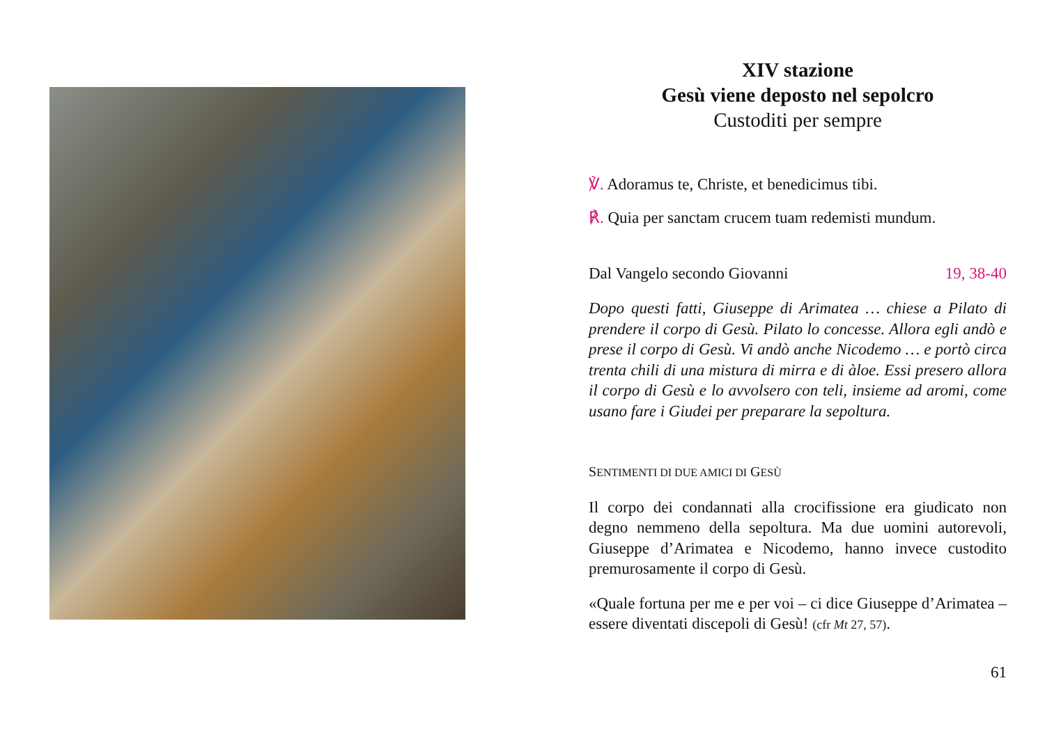XIV stazione
Gesù viene deposto nel sepolcro
Custoditi per sempre
℣. Adoramus te, Christe, et benedicimus tibi.
℟. Quia per sanctam crucem tuam redemisti mundum.
Dal Vangelo secondo Giovanni 19, 38-40
Dopo questi fatti, Giuseppe di Arimatea … chiese a Pilato di prendere il corpo di Gesù. Pilato lo concesse. Allora egli andò e prese il corpo di Gesù. Vi andò anche Nicodemo … e portò circa trenta chili di una mistura di mirra e di àloe. Essi presero allora il corpo di Gesù e lo avvolsero con teli, insieme ad aromi, come usano fare i Giudei per preparare la sepoltura.
SENTIMENTI DI DUE AMICI DI GESÙ
Il corpo dei condannati alla crocifissione era giudicato non degno nemmeno della sepoltura. Ma due uomini autorevoli, Giuseppe d’Arimatea e Nicodemo, hanno invece custodito premurosamente il corpo di Gesù.
«Quale fortuna per me e per voi – ci dice Giuseppe d’Arimatea – essere diventati discepoli di Gesù! (cfr Mt 27, 57).
61